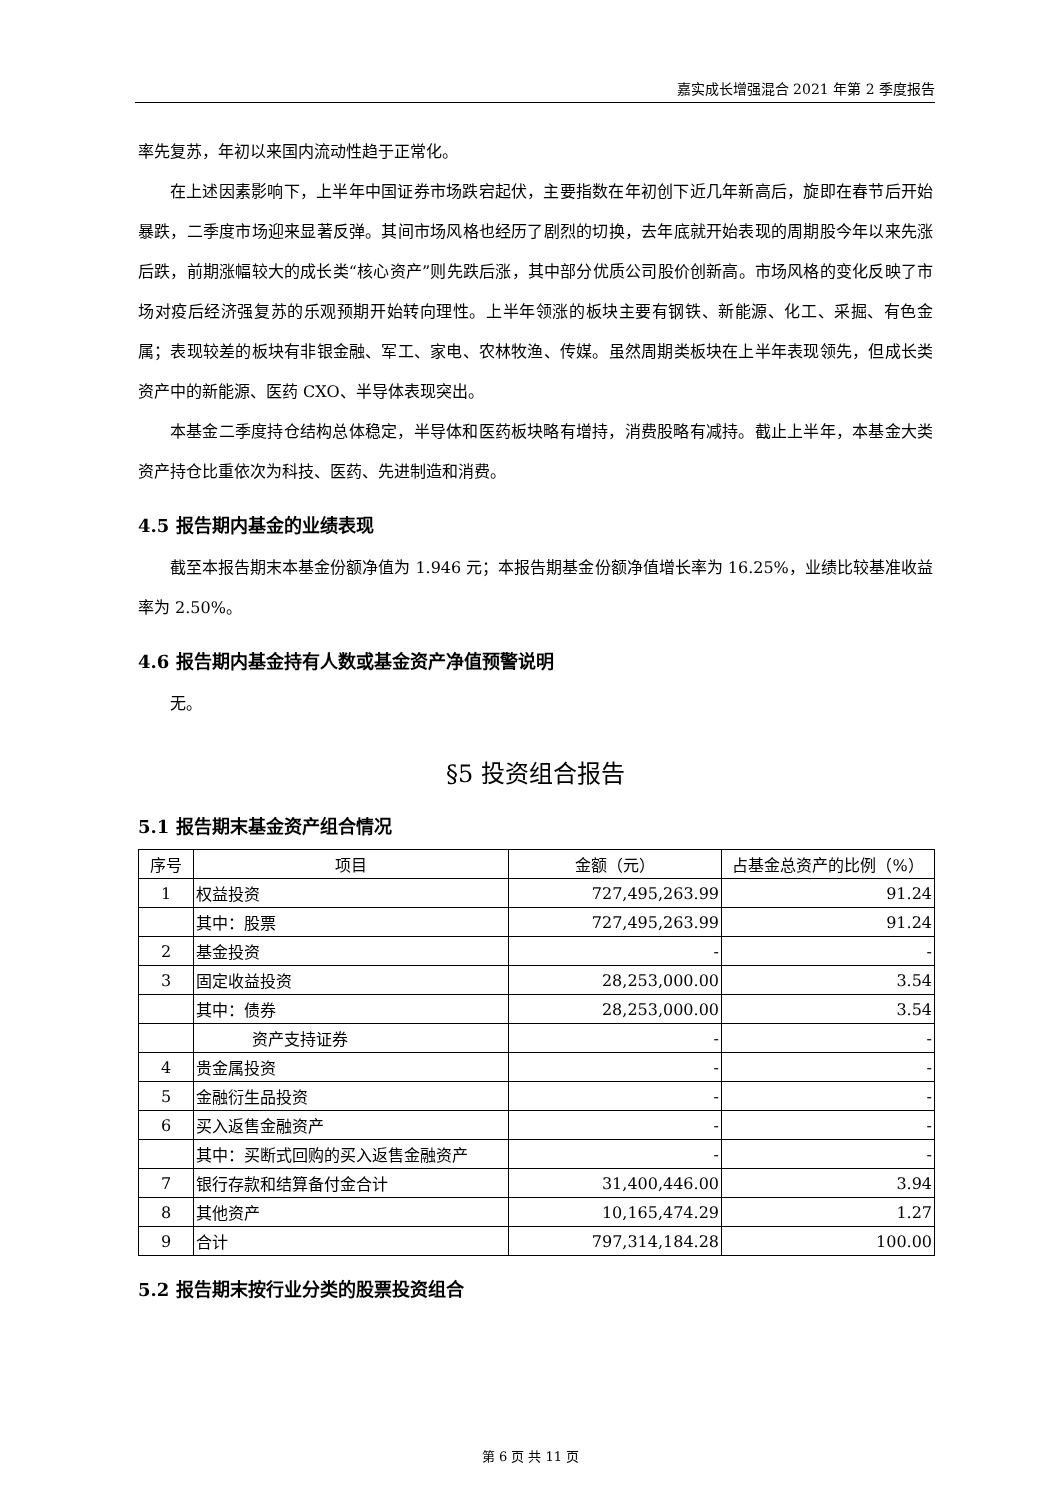嘉实成长增强混合 2021 年第 2 季度报告
率先复苏，年初以来国内流动性趋于正常化。
在上述因素影响下，上半年中国证券市场跌宕起伏，主要指数在年初创下近几年新高后，旋即在春节后开始暴跌，二季度市场迎来显著反弹。其间市场风格也经历了剧烈的切换，去年底就开始表现的周期股今年以来先涨后跌，前期涨幅较大的成长类“核心资产”则先跌后涨，其中部分优质公司股价创新高。市场风格的变化反映了市场对疫后经济强复苏的乐观预期开始转向理性。上半年领涨的板块主要有钢铁、新能源、化工、采掘、有色金属；表现较差的板块有非银金融、军工、家电、农林牧渔、传媒。虽然周期类板块在上半年表现领先，但成长类资产中的新能源、医药 CXO、半导体表现突出。
本基金二季度持仓结构总体稳定，半导体和医药板块略有增持，消费股略有减持。截止上半年，本基金大类资产持仓比重依次为科技、医药、先进制造和消费。
4.5 报告期内基金的业绩表现
截至本报告期末本基金份额净值为 1.946 元；本报告期基金份额净值增长率为 16.25%，业绩比较基准收益率为 2.50%。
4.6 报告期内基金持有人数或基金资产净值预警说明
无。
§5 投资组合报告
5.1 报告期末基金资产组合情况
| 序号 | 项目 | 金额（元） | 占基金总资产的比例（%） |
| --- | --- | --- | --- |
| 1 | 权益投资 | 727,495,263.99 | 91.24 |
| | 其中：股票 | 727,495,263.99 | 91.24 |
| 2 | 基金投资 | - | - |
| 3 | 固定收益投资 | 28,253,000.00 | 3.54 |
| | 其中：债券 | 28,253,000.00 | 3.54 |
| | 资产支持证券 | - | - |
| 4 | 贵金属投资 | - | - |
| 5 | 金融衍生品投资 | - | - |
| 6 | 买入返售金融资产 | - | - |
| | 其中：买断式回购的买入返售金融资产 | - | - |
| 7 | 银行存款和结算备付金合计 | 31,400,446.00 | 3.94 |
| 8 | 其他资产 | 10,165,474.29 | 1.27 |
| 9 | 合计 | 797,314,184.28 | 100.00 |
5.2 报告期末按行业分类的股票投资组合
第 6 页 共 11 页